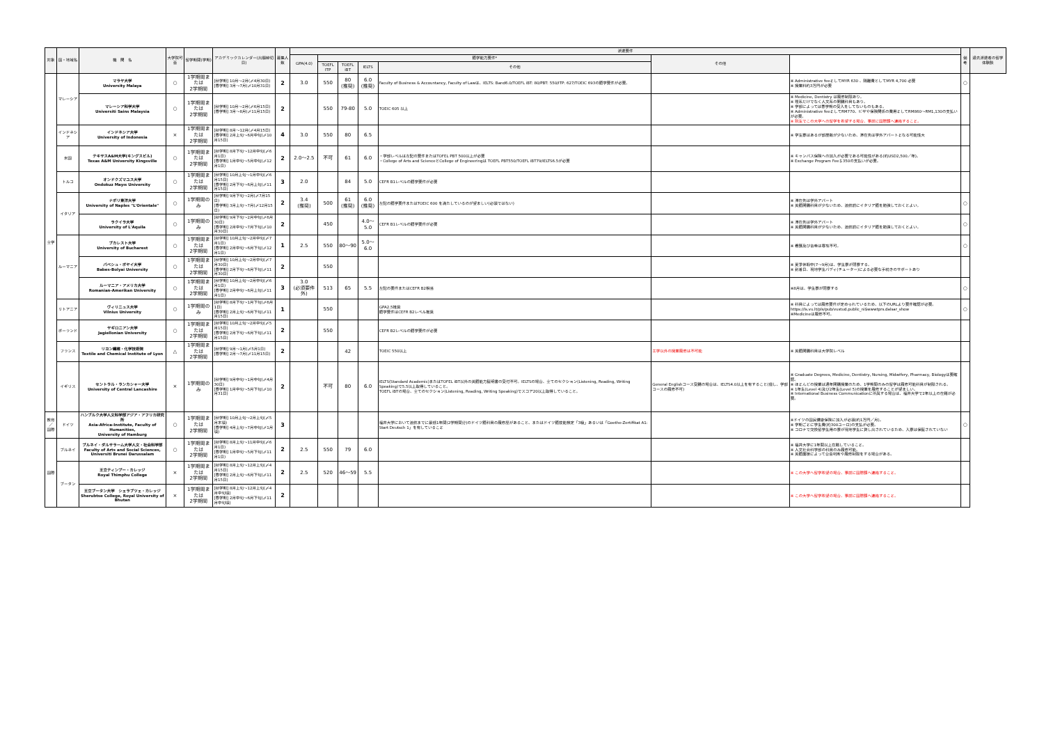| 対象 | 国・地域名 | 機 関 名 | 大学院可否 | 留学期間(学期) | アカデミックカレンダー(出願締切日) | 募集人数 | 派遣要件 | | | | | | | 備考 | 過去派遣者の留学体験談 |
| --- | --- | --- | --- | --- | --- | --- | --- | --- | --- | --- | --- | --- | --- | --- | --- |
| | | | | | | | GPA(4.0) | 語学能力要件* | | | | その他 | | | |
| | | | | | | | | TOEFL ITP | TOEFL iBT | IELTS | その他 | | | | |
| 全学 | マレーシア | マラヤ大学 University Malaya | ○ | 1学期間または 2学期間 | [秋学期] 10月～2月(〆4月30日) [春学期] 3月～7月(〆10月31日) | 2 | 3.0 | 550 | 80 (推奨) | 6.0 (推奨) | Faculty of Business & Accountancy, Faculty of Lawは、IELTS: Band6.0/TOEFL iBT: 80/PBT: 550/ITP: 627/TOEIC 693の語学要件が必要。 | | ※ Administrative feeとしてMYR 630 、隔離費としてMYR 4,700 必要 ※ 授業料約3万円が必要 | ○ | |
| | | マレーシア科学大学 Universiti Sains Malaysia | ○ | 1学期間または 2学期間 | [秋学期] 10月～2月(〆6月15日) [春学期] 3月～8月(〆11月15日) | 2 | | 550 | 79-80 | 5.0 | TOEIC 605 以上 | | ※ Medicine, Dentistry は履修制限あり。 ※ 理系だけでなく人文系の開講科目もあり。 ※ 学部によっては春学期の受入をしてないものもある。 ※ Administrative feeとしてRM770、ビザや保険関係の費用としてRM860～RM1,130の支払いが必要。 ※ 院生でこの大学への留学を希望する場合、事前に国際課へ連絡すること。 | | |
| | インドネシア | インドネシア大学 University of Indonesia | × | 1学期間または 2学期間 | [秋学期] 8月～12月(〆4月15日) [春学期] 2月上旬～6月中旬(〆10月15日) | 4 | 3.0 | 550 | 80 | 6.5 | | | ※ 学生寮はあるが部屋数が少ないため、滞在先は学外アパートとなる可能性大 | | |
| | 米国 | テキサスA&M大学(キングスビル) Texas A&M University Kingsville | ○ | 1学期間または 2学期間 | [秋学期] 8月下旬～12月中旬(〆6月1日) [春学期] 1月中旬～5月中旬(〆12月1日) | 2 | 2.0～2.5 | 不可 | 61 | 6.0 | ・学部レベルは左記の要件またはTOFEL PBT 500以上が必要 ・College of Arts and ScienceとCollege of Engineeringは TOEFL PBT550/TOEFL iBT79/IELTS6.5が必要 | | ※ キャンパス保険への加入が必要である可能性がある(約USD2,500／年)。 ※ Exchange Program Fee＄350の支払いが必要。 | | |
| | トルコ | オンドクズマユス大学 Ondokuz Mayıs University | ○ | 1学期間または 2学期間 | [秋学期] 10月上旬～1月中旬(〆6月15日) [春学期] 2月下旬～6月上旬(〆11月15日) | 3 | 2.0 | | 84 | 5.0 | CEFR B1レベルの語学要件が必要 | | | | |
| | イタリア | ナポリ東洋大学 University of Naples "L'Orientale" | ○ | 1学期間のみ | [秋学期] 9月下旬～2月(〆7月15日) [春学期] 3月上旬～7月(〆12月15日) | 2 | 3.4 (推奨) | 500 | 61 (推奨) | 6.0 (推奨) | 左記の語学要件またはTOEIC 600 を満たしているのが望ましい(必須ではない) | | ※ 滞在先は学外アパート ※ 英語開講科目が少ないため、渡航前にイタリア語を勉強しておくとよい。 | ○ | |
| | | ラクイラ大学 University of L'Aquila | ○ | 1学期間のみ | [秋学期] 9月下旬～2月中旬(〆6月30日) [春学期] 2月中旬～7月下旬(〆10月30日) | 2 | | 450 | | 4.0～5.0 | CEFR B1レベルの語学要件が必要 | | ※ 滞在先は学外アパート ※ 英語開講科目が少ないため、渡航前にイタリア語を勉強しておくとよい。 | ○ | |
| | ルーマニア | ブカレスト大学 University of Bucharest | ○ | 1学期間または 2学期間 | [秋学期] 10月上旬～2月中旬(〆7月1日) [春学期] 2月中旬～6月下旬(〆12月1日) | 1 | 2.5 | 550 | 80～90 | 5.0～6.0 | | | ※ 看護及び音楽は専攻不可。 | ○ | |
| | | バベシュ・ボヤイ大学 Babes-Bolyai University | ○ | 1学期間または 2学期間 | [秋学期] 10月上旬～2月中旬(〆7月30日) [春学期] 2月下旬～6月下旬(〆11月30日) | 2 | | 550 | | | | | ※ 夏季休暇中(7～9月)は、学生寮が閉寮する。 ※ 到着日、現地学生バディ(チューター)による必要な手続きのサポートあり | | |
| | | ルーマニア・アメリカ大学 Romanian-Amerikan University | ○ | 1学期間または 2学期間 | [秋学期] 10月上旬～2月中旬(〆6月1日) [春学期] 2月中旬～6月上旬(〆11月1日) | 3 | 3.0 (必須要件外) | 513 | 65 | 5.5 | 左記の要件またはCEFR B2相当 | | ※8月は、学生寮が閉寮する | ○ | |
| | リトアニア | ヴィリニュス大学 Vilnius University | ○ | 1学期間のみ | [秋学期] 8月下旬～1月下旬(〆6月1日) [春学期] 2月上旬～6月下旬(〆11月15日) | 1 | | 550 | | | GPA2.5推奨 語学要件はCEFR B2レベル推奨 | | ※ 科目によっては履修要件が定められているため、以下のURLより要件確認が必要。 https://is.vu.lt/pls/pub/vustud.public_ni$wwwtprs.dalsar_show ※Medicineは履修不可。 | ○ | |
| | ポーランド | ヤギロニアン大学 Jagiellonian University | ○ | 1学期間または 2学期間 | [秋学期] 10月上旬～2月中旬(〆5月15日) [春学期] 2月下旬～6月下旬(〆11月15日) | 2 | | 550 | | | CEFR B2レベルの語学要件が必要 | | | | |
| | フランス | リヨン繊維・化学技術院 Textile and Chemical Institute of Lyon | △ | 1学期間または 2学期間 | [秋学期] 9月～1月(〆5月1日) [春学期] 2月～7月(〆11月15日) | 2 | | | 42 | | TOEIC 550以上 | 工学以外の授業履修は不可能 | ※ 英語開講科目は大学院レベル | | |
| | イギリス | セントラル・ランカシャー大学 University of Central Lancashire | × | 1学期間のみ | [秋学期] 9月中旬～1月中旬(〆4月30日) [春学期] 1月中旬～5月下旬(〆10月31日) | 2 | | 不可 | 80 | 6.0 | IELTS(Standard Academic)またはTOFEL iBT以外の英語能力証明書の受付不可。IELTSの場合、全てのセクション(Listening, Reading, Writing Speaking)で5.5以上取得していること。 TOEFL iBTの場合、全てのセクション(Listening, Reading, Writing Speaking)でスコア20以上取得していること。 | General Englishコース受講の場合は、IELTS4.0以上を有すること(但し、学部コースの履修不可) | ※ Graduate Degrees, Medicine, Dentistry, Nursing, Midwifery, Pharmacy, Biologyは要確認。 ※ ほとんどの授業は通年開講授業のため、1学期間のみの留学は履修可能科目が制限される。 ※ 1年生(Level 4)及び2年生(Level 5)の授業を履修することが望ましい。 ※ International Business Communicationに所属する場合は、福井大学で2年以上の在籍が必要。 | | |
| 教育／ 国際 | ドイツ | ハンブルク大学人文科学部アジア・アフリカ研究所 Asia-Africa-Institute, Faculty of Humanities, University of Hamburg | ○ | 1学期間または 2学期間 | [秋学期] 10月上旬～2月上旬(〆5月末頃) [春学期] 4月上旬～7月中旬(〆1月頃) | 3 | | | | | 福井大学において渡航までに最低1年間(2学期間分)のドイツ語科目の履修歴があること、またはドイツ語技能検定「3級」あるいは「Goethe-Zertifikat A1: Start Deutsch 1」を有していること | | ※ドイツの国民健康保険に加入が必須(約1万円／月)。 ※ 学期ごとに学生費(約300ユーロ)の支払が必要。 ※ コロナで交換留学生用の寮が現地学生に貸し出されているため、入寮は保証されていない | ○ | |
| 国際 | ブルネイ | ブルネイ・ダルサラーム大学人文・社会科学部 Faculty of Arts and Social Sciences, Universiti Brunei Darussalam | ○ | 1学期間または 2学期間 | [秋学期] 8月上旬～11月中旬(〆6月1日) [春学期] 1月中旬～5月下旬(〆11月1日) | 2 | 2.5 | 550 | 79 | 6.0 | | | ※ 福井大学に1年間以上在籍していること。 ※ 人文社会科学部の科目のみ履修可能。 ※ 英語面接によって合否判断や履修制限をする場合がある。 | | |
| | ブータン | 王立ティンプー・カレッジ Royal Thimphu College | × | 1学期間または 2学期間 | [秋学期] 8月上旬～12月上旬(〆4月15日) [春学期] 2月上旬～6月下旬(〆11月15日) | 2 | 2.5 | 520 | 46～59 | 5.5 | | | ※ この大学へ留学希望の場合、事前に国際課へ連絡すること。 | | |
| | | 王立ブータン大学 シェラブツェ・カレッジ Sherubtse College, Royal University of Bhutan | × | 1学期間または 2学期間 | [秋学期] 8月上旬～12月上旬(〆4月中旬頃) [春学期] 2月中旬～6月下旬(〆11月中旬頃) | 2 | | | | | | | ※ この大学へ留学希望の場合、事前に国際課へ連絡すること。 | | |